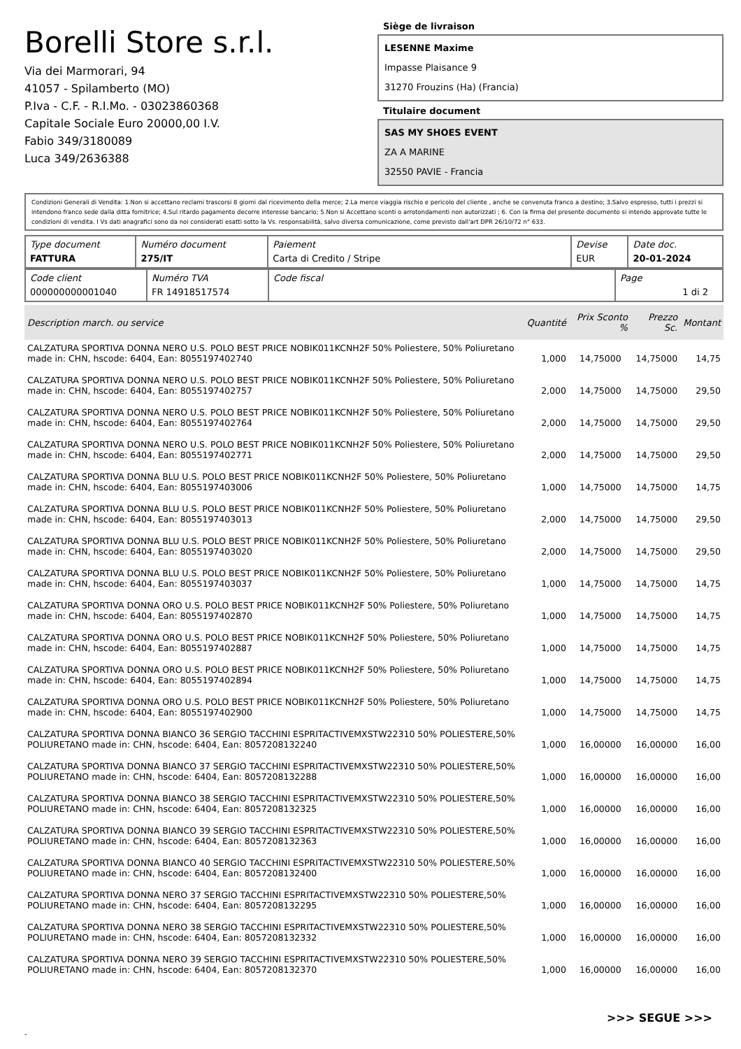Borelli Store s.r.l.
Via dei Marmorari, 94
41057 - Spilamberto (MO)
P.Iva - C.F. - R.I.Mo. - 03023860368
Capitale Sociale Euro 20000,00 I.V.
Fabio 349/3180089
Luca 349/2636388
Siège de livraison
LESENNE Maxime
Impasse Plaisance 9
31270 Frouzins (Ha) (Francia)
Titulaire document
SAS MY SHOES EVENT
ZA A MARINE
32550 PAVIE - Francia
Condizioni Generali di Vendita: 1.Non si accettano reclami trascorsi 8 giorni dal ricevimento della merce; 2.La merce viaggia rischio e pericolo del cliente , anche se convenuta franco a destino; 3.Salvo espresso, tutti i prezzi si intendono franco sede dalla ditta fornitrice; 4.Sul ritardo pagamento decorre interesse bancario; 5.Non si Accettano sconti o arrotondamenti non autorizzati ; 6. Con la firma del presente documento si intendo approvate tutte le condizioni di vendita. I Vs dati anagrafici sono da noi considerati esatti sotto la Vs. responsabilità, salvo diversa comunicazione, come previsto dall'art DPR 26/10/72 n° 633.
| Type document FATTURA | Numéro document 275/IT | Paiement Carta di Credito / Stripe | Devise EUR | Date doc. 20-01-2024 |
| Code client 000000000001040 | Numéro TVA FR 14918517574 | Code fiscal | Page 1 di 2 |
| Description march. ou service | Quantité | Prix Sconto % | | Prezzo Sc. | Montant |
| --- | --- | --- | --- | --- | --- |
| CALZATURA SPORTIVA DONNA NERO U.S. POLO BEST PRICE NOBIK011KCNH2F 50% Poliestere, 50% Poliuretano made in: CHN, hscode: 6404, Ean: 8055197402740 | 1,000 | 14,75000 | | 14,75000 | 14,75 |
| CALZATURA SPORTIVA DONNA NERO U.S. POLO BEST PRICE NOBIK011KCNH2F 50% Poliestere, 50% Poliuretano made in: CHN, hscode: 6404, Ean: 8055197402757 | 2,000 | 14,75000 | | 14,75000 | 29,50 |
| CALZATURA SPORTIVA DONNA NERO U.S. POLO BEST PRICE NOBIK011KCNH2F 50% Poliestere, 50% Poliuretano made in: CHN, hscode: 6404, Ean: 8055197402764 | 2,000 | 14,75000 | | 14,75000 | 29,50 |
| CALZATURA SPORTIVA DONNA NERO U.S. POLO BEST PRICE NOBIK011KCNH2F 50% Poliestere, 50% Poliuretano made in: CHN, hscode: 6404, Ean: 8055197402771 | 2,000 | 14,75000 | | 14,75000 | 29,50 |
| CALZATURA SPORTIVA DONNA BLU U.S. POLO BEST PRICE NOBIK011KCNH2F 50% Poliestere, 50% Poliuretano made in: CHN, hscode: 6404, Ean: 8055197403006 | 1,000 | 14,75000 | | 14,75000 | 14,75 |
| CALZATURA SPORTIVA DONNA BLU U.S. POLO BEST PRICE NOBIK011KCNH2F 50% Poliestere, 50% Poliuretano made in: CHN, hscode: 6404, Ean: 8055197403013 | 2,000 | 14,75000 | | 14,75000 | 29,50 |
| CALZATURA SPORTIVA DONNA BLU U.S. POLO BEST PRICE NOBIK011KCNH2F 50% Poliestere, 50% Poliuretano made in: CHN, hscode: 6404, Ean: 8055197403020 | 2,000 | 14,75000 | | 14,75000 | 29,50 |
| CALZATURA SPORTIVA DONNA BLU U.S. POLO BEST PRICE NOBIK011KCNH2F 50% Poliestere, 50% Poliuretano made in: CHN, hscode: 6404, Ean: 8055197403037 | 1,000 | 14,75000 | | 14,75000 | 14,75 |
| CALZATURA SPORTIVA DONNA ORO U.S. POLO BEST PRICE NOBIK011KCNH2F 50% Poliestere, 50% Poliuretano made in: CHN, hscode: 6404, Ean: 8055197402870 | 1,000 | 14,75000 | | 14,75000 | 14,75 |
| CALZATURA SPORTIVA DONNA ORO U.S. POLO BEST PRICE NOBIK011KCNH2F 50% Poliestere, 50% Poliuretano made in: CHN, hscode: 6404, Ean: 8055197402887 | 1,000 | 14,75000 | | 14,75000 | 14,75 |
| CALZATURA SPORTIVA DONNA ORO U.S. POLO BEST PRICE NOBIK011KCNH2F 50% Poliestere, 50% Poliuretano made in: CHN, hscode: 6404, Ean: 8055197402894 | 1,000 | 14,75000 | | 14,75000 | 14,75 |
| CALZATURA SPORTIVA DONNA ORO U.S. POLO BEST PRICE NOBIK011KCNH2F 50% Poliestere, 50% Poliuretano made in: CHN, hscode: 6404, Ean: 8055197402900 | 1,000 | 14,75000 | | 14,75000 | 14,75 |
| CALZATURA SPORTIVA DONNA BIANCO 36 SERGIO TACCHINI ESPRITACTIVEMXSTW22310 50% POLIESTERE,50% POLIURETANO made in: CHN, hscode: 6404, Ean: 8057208132240 | 1,000 | 16,00000 | | 16,00000 | 16,00 |
| CALZATURA SPORTIVA DONNA BIANCO 37 SERGIO TACCHINI ESPRITACTIVEMXSTW22310 50% POLIESTERE,50% POLIURETANO made in: CHN, hscode: 6404, Ean: 8057208132288 | 1,000 | 16,00000 | | 16,00000 | 16,00 |
| CALZATURA SPORTIVA DONNA BIANCO 38 SERGIO TACCHINI ESPRITACTIVEMXSTW22310 50% POLIESTERE,50% POLIURETANO made in: CHN, hscode: 6404, Ean: 8057208132325 | 1,000 | 16,00000 | | 16,00000 | 16,00 |
| CALZATURA SPORTIVA DONNA BIANCO 39 SERGIO TACCHINI ESPRITACTIVEMXSTW22310 50% POLIESTERE,50% POLIURETANO made in: CHN, hscode: 6404, Ean: 8057208132363 | 1,000 | 16,00000 | | 16,00000 | 16,00 |
| CALZATURA SPORTIVA DONNA BIANCO 40 SERGIO TACCHINI ESPRITACTIVEMXSTW22310 50% POLIESTERE,50% POLIURETANO made in: CHN, hscode: 6404, Ean: 8057208132400 | 1,000 | 16,00000 | | 16,00000 | 16,00 |
| CALZATURA SPORTIVA DONNA NERO 37 SERGIO TACCHINI ESPRITACTIVEMXSTW22310 50% POLIESTERE,50% POLIURETANO made in: CHN, hscode: 6404, Ean: 8057208132295 | 1,000 | 16,00000 | | 16,00000 | 16,00 |
| CALZATURA SPORTIVA DONNA NERO 38 SERGIO TACCHINI ESPRITACTIVEMXSTW22310 50% POLIESTERE,50% POLIURETANO made in: CHN, hscode: 6404, Ean: 8057208132332 | 1,000 | 16,00000 | | 16,00000 | 16,00 |
| CALZATURA SPORTIVA DONNA NERO 39 SERGIO TACCHINI ESPRITACTIVEMXSTW22310 50% POLIESTERE,50% POLIURETANO made in: CHN, hscode: 6404, Ean: 8057208132370 | 1,000 | 16,00000 | | 16,00000 | 16,00 |
>>> SEGUE >>>
-